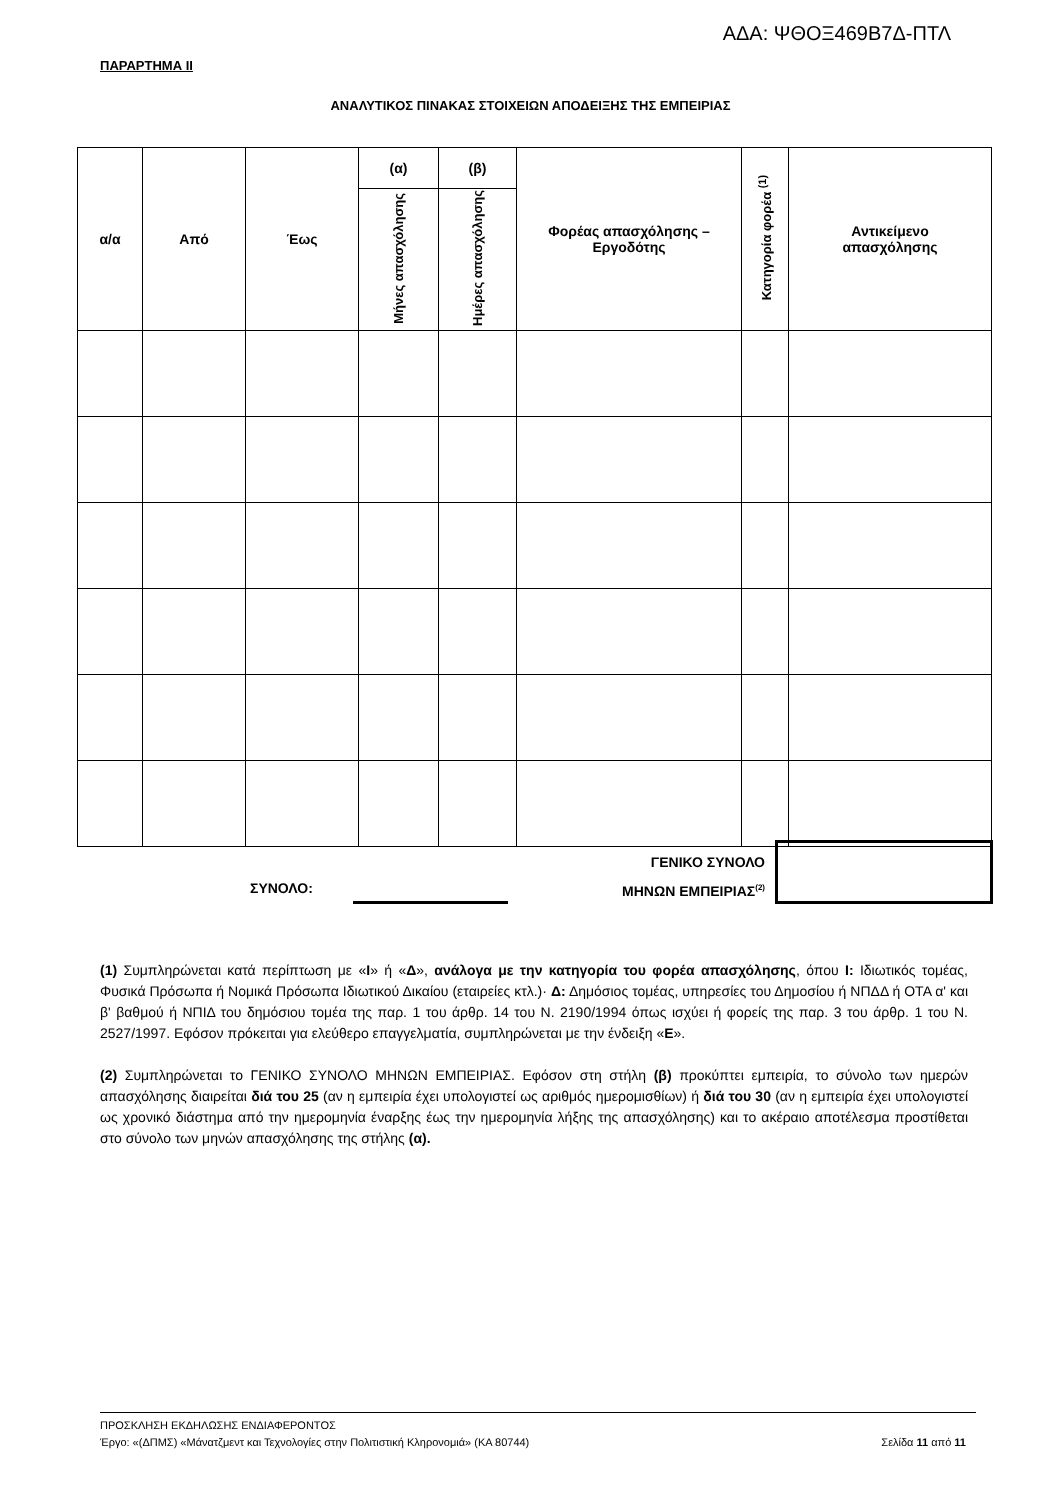ΑΔΑ: ΨΘΟΞ469Β7Δ-ΠΤΛ
ΠΑΡΑΡΤΗΜΑ ΙΙ
ΑΝΑΛΥΤΙΚΟΣ ΠΙΝΑΚΑΣ ΣΤΟΙΧΕΙΩΝ ΑΠΟΔΕΙΞΗΣ ΤΗΣ ΕΜΠΕΙΡΙΑΣ
| α/α | Από | Έως | (α) | (β) | Φορέας απασχόλησης – Εργοδότης | Κατηγορία φορέα <sup>(1)</sup> | Αντικείμενο απασχόλησης |
| --- | --- | --- | --- | --- | --- | --- | --- |
| | | | Μήνες απασχόλησης | Ημέρες απασχόλησης | | | |
ΣΥΝΟΛΟ:
ΓΕΝΙΚΟ ΣΥΝΟΛΟ
ΜΗΝΩΝ ΕΜΠΕΙΡΙΑΣ<sup>(2)</sup>
(1) Συμπληρώνεται κατά περίπτωση με «Ι» ή «Δ», ανάλογα με την κατηγορία του φορέα απασχόλησης, όπου Ι: Ιδιωτικός τομέας, Φυσικά Πρόσωπα ή Νομικά Πρόσωπα Ιδιωτικού Δικαίου (εταιρείες κτλ.)· Δ: Δημόσιος τομέας, υπηρεσίες του Δημοσίου ή ΝΠΔΔ ή ΟΤΑ α' και β' βαθμού ή ΝΠΙΔ του δημόσιου τομέα της παρ. 1 του άρθρ. 14 του Ν. 2190/1994 όπως ισχύει ή φορείς της παρ. 3 του άρθρ. 1 του Ν. 2527/1997. Εφόσον πρόκειται για ελεύθερο επαγγελματία, συμπληρώνεται με την ένδειξη «Ε».
(2) Συμπληρώνεται το ΓΕΝΙΚΟ ΣΥΝΟΛΟ ΜΗΝΩΝ ΕΜΠΕΙΡΙΑΣ. Εφόσον στη στήλη (β) προκύπτει εμπειρία, το σύνολο των ημερών απασχόλησης διαιρείται διά του 25 (αν η εμπειρία έχει υπολογιστεί ως αριθμός ημερομισθίων) ή διά του 30 (αν η εμπειρία έχει υπολογιστεί ως χρονικό διάστημα από την ημερομηνία έναρξης έως την ημερομηνία λήξης της απασχόλησης) και το ακέραιο αποτέλεσμα προστίθεται στο σύνολο των μηνών απασχόλησης της στήλης (α).
ΠΡΟΣΚΛΗΣΗ ΕΚΔΗΛΩΣΗΣ ΕΝΔΙΑΦΕΡΟΝΤΟΣ
Έργο: «(ΔΠΜΣ) «Μάνατζμεντ και Τεχνολογίες στην Πολιτιστική Κληρονομιά» (ΚΑ 80744) Σελίδα 11 από 11